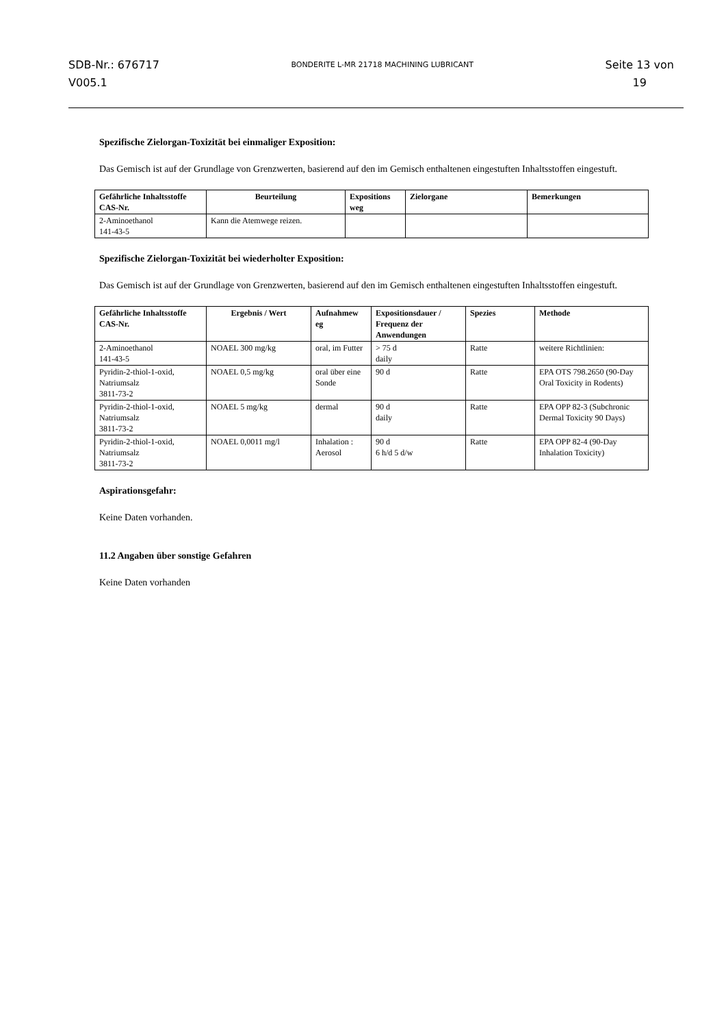SDB-Nr.: 676717
V005.1
BONDERITE L-MR 21718 MACHINING LUBRICANT
Seite 13 von
19
Spezifische Zielorgan-Toxizität bei einmaliger Exposition:
Das Gemisch ist auf der Grundlage von Grenzwerten, basierend auf den im Gemisch enthaltenen eingestuften Inhaltsstoffen eingestuft.
| Gefährliche Inhaltsstoffe CAS-Nr. | Beurteilung | Expositions weg | Zielorgane | Bemerkungen |
| --- | --- | --- | --- | --- |
| 2-Aminoethanol 141-43-5 | Kann die Atemwege reizen. | | | |
Spezifische Zielorgan-Toxizität bei wiederholter Exposition:
Das Gemisch ist auf der Grundlage von Grenzwerten, basierend auf den im Gemisch enthaltenen eingestuften Inhaltsstoffen eingestuft.
| Gefährliche Inhaltsstoffe CAS-Nr. | Ergebnis / Wert | Aufnahmew eg | Expositionsdauer / Frequenz der Anwendungen | Spezies | Methode |
| --- | --- | --- | --- | --- | --- |
| 2-Aminoethanol 141-43-5 | NOAEL 300 mg/kg | oral, im Futter | > 75 d daily | Ratte | weitere Richtlinien: |
| Pyridin-2-thiol-1-oxid, Natriumsalz 3811-73-2 | NOAEL 0,5 mg/kg | oral über eine Sonde | 90 d | Ratte | EPA OTS 798.2650 (90-Day Oral Toxicity in Rodents) |
| Pyridin-2-thiol-1-oxid, Natriumsalz 3811-73-2 | NOAEL 5 mg/kg | dermal | 90 d daily | Ratte | EPA OPP 82-3 (Subchronic Dermal Toxicity 90 Days) |
| Pyridin-2-thiol-1-oxid, Natriumsalz 3811-73-2 | NOAEL 0,0011 mg/l | Inhalation : Aerosol | 90 d 6 h/d 5 d/w | Ratte | EPA OPP 82-4 (90-Day Inhalation Toxicity) |
Aspirationsgefahr:
Keine Daten vorhanden.
11.2 Angaben über sonstige Gefahren
Keine Daten vorhanden